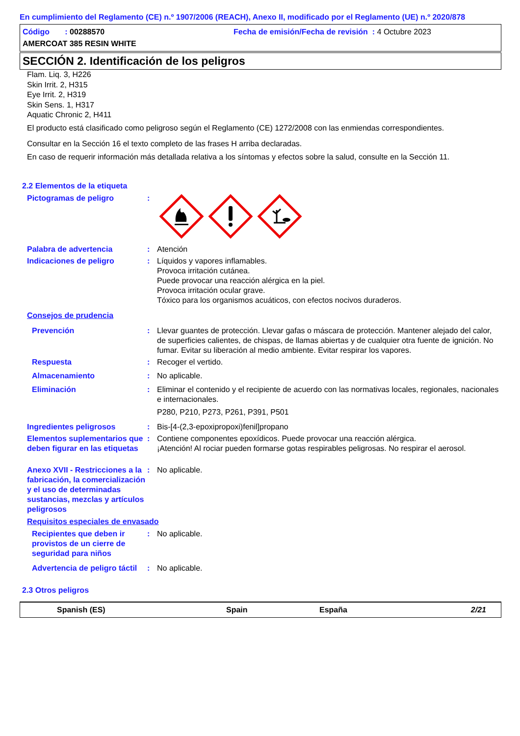En cumplimiento del Reglamento (CE) n.º 1907/2006 (REACH), Anexo II, modificado por el Reglamento (UE) n.º 2020/878
Código : 00288570 Fecha de emisión/Fecha de revisión : 4 Octubre 2023
AMERCOAT 385 RESIN WHITE
SECCIÓN 2. Identificación de los peligros
Flam. Liq. 3, H226
Skin Irrit. 2, H315
Eye Irrit. 2, H319
Skin Sens. 1, H317
Aquatic Chronic 2, H411
El producto está clasificado como peligroso según el Reglamento (CE) 1272/2008 con las enmiendas correspondientes.
Consultar en la Sección 16 el texto completo de las frases H arriba declaradas.
En caso de requerir información más detallada relativa a los síntomas y efectos sobre la salud, consulte en la Sección 11.
2.2 Elementos de la etiqueta
Pictogramas de peligro :
Palabra de advertencia : Atención
Indicaciones de peligro : Líquidos y vapores inflamables.
Provoca irritación cutánea.
Puede provocar una reacción alérgica en la piel.
Provoca irritación ocular grave.
Tóxico para los organismos acuáticos, con efectos nocivos duraderos.
Consejos de prudencia
Prevención : Llevar guantes de protección. Llevar gafas o máscara de protección. Mantener alejado del calor, de superficies calientes, de chispas, de llamas abiertas y de cualquier otra fuente de ignición. No fumar. Evitar su liberación al medio ambiente. Evitar respirar los vapores.
Respuesta : Recoger el vertido.
Almacenamiento : No aplicable.
Eliminación : Eliminar el contenido y el recipiente de acuerdo con las normativas locales, regionales, nacionales e internacionales.
P280, P210, P273, P261, P391, P501
Ingredientes peligrosos : Bis-[4-(2,3-epoxipropoxi)fenil]propano
Elementos suplementarios que deben figurar en las etiquetas
: Contiene componentes epoxídicos. Puede provocar una reacción alérgica.
¡Atención! Al rociar pueden formarse gotas respirables peligrosas. No respirar el aerosol.
Anexo XVII - Restricciones a la fabricación, la comercialización y el uso de determinadas sustancias, mezclas y artículos peligrosos
: No aplicable.
Requisitos especiales de envasado
Recipientes que deben ir provistos de un cierre de seguridad para niños
: No aplicable.
Advertencia de peligro táctil
: No aplicable.
2.3 Otros peligros
Spanish (ES) Spain España 2/21